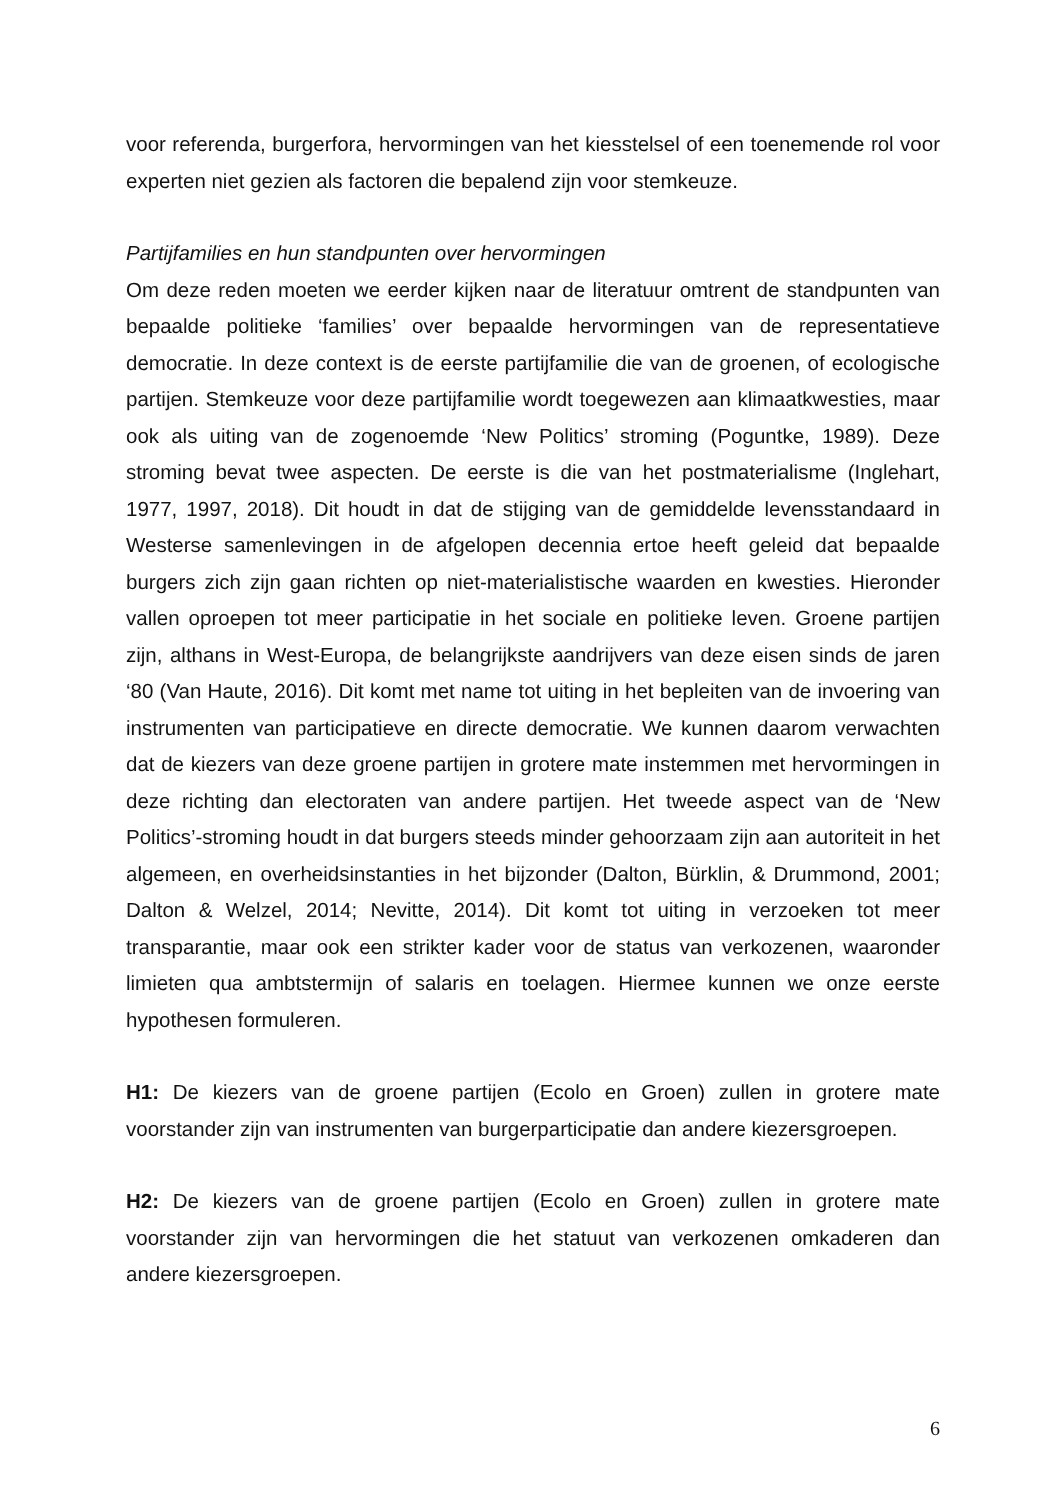voor referenda, burgerfora, hervormingen van het kiesstelsel of een toenemende rol voor experten niet gezien als factoren die bepalend zijn voor stemkeuze.
Partijfamilies en hun standpunten over hervormingen
Om deze reden moeten we eerder kijken naar de literatuur omtrent de standpunten van bepaalde politieke ‘families’ over bepaalde hervormingen van de representatieve democratie. In deze context is de eerste partijfamilie die van de groenen, of ecologische partijen. Stemkeuze voor deze partijfamilie wordt toegewezen aan klimaatkwesties, maar ook als uiting van de zogenoemde ‘New Politics’ stroming (Poguntke, 1989). Deze stroming bevat twee aspecten. De eerste is die van het postmaterialisme (Inglehart, 1977, 1997, 2018). Dit houdt in dat de stijging van de gemiddelde levensstandaard in Westerse samenlevingen in de afgelopen decennia ertoe heeft geleid dat bepaalde burgers zich zijn gaan richten op niet-materialistische waarden en kwesties. Hieronder vallen oproepen tot meer participatie in het sociale en politieke leven. Groene partijen zijn, althans in West-Europa, de belangrijkste aandrijvers van deze eisen sinds de jaren ‘80 (Van Haute, 2016). Dit komt met name tot uiting in het bepleiten van de invoering van instrumenten van participatieve en directe democratie. We kunnen daarom verwachten dat de kiezers van deze groene partijen in grotere mate instemmen met hervormingen in deze richting dan electoraten van andere partijen. Het tweede aspect van de ‘New Politics’-stroming houdt in dat burgers steeds minder gehoorzaam zijn aan autoriteit in het algemeen, en overheidsinstanties in het bijzonder (Dalton, Bürklin, & Drummond, 2001; Dalton & Welzel, 2014; Nevitte, 2014). Dit komt tot uiting in verzoeken tot meer transparantie, maar ook een strikter kader voor de status van verkozenen, waaronder limieten qua ambtstermijn of salaris en toelagen. Hiermee kunnen we onze eerste hypothesen formuleren.
H1: De kiezers van de groene partijen (Ecolo en Groen) zullen in grotere mate voorstander zijn van instrumenten van burgerparticipatie dan andere kiezersgroepen.
H2: De kiezers van de groene partijen (Ecolo en Groen) zullen in grotere mate voorstander zijn van hervormingen die het statuut van verkozenen omkaderen dan andere kiezersgroepen.
6